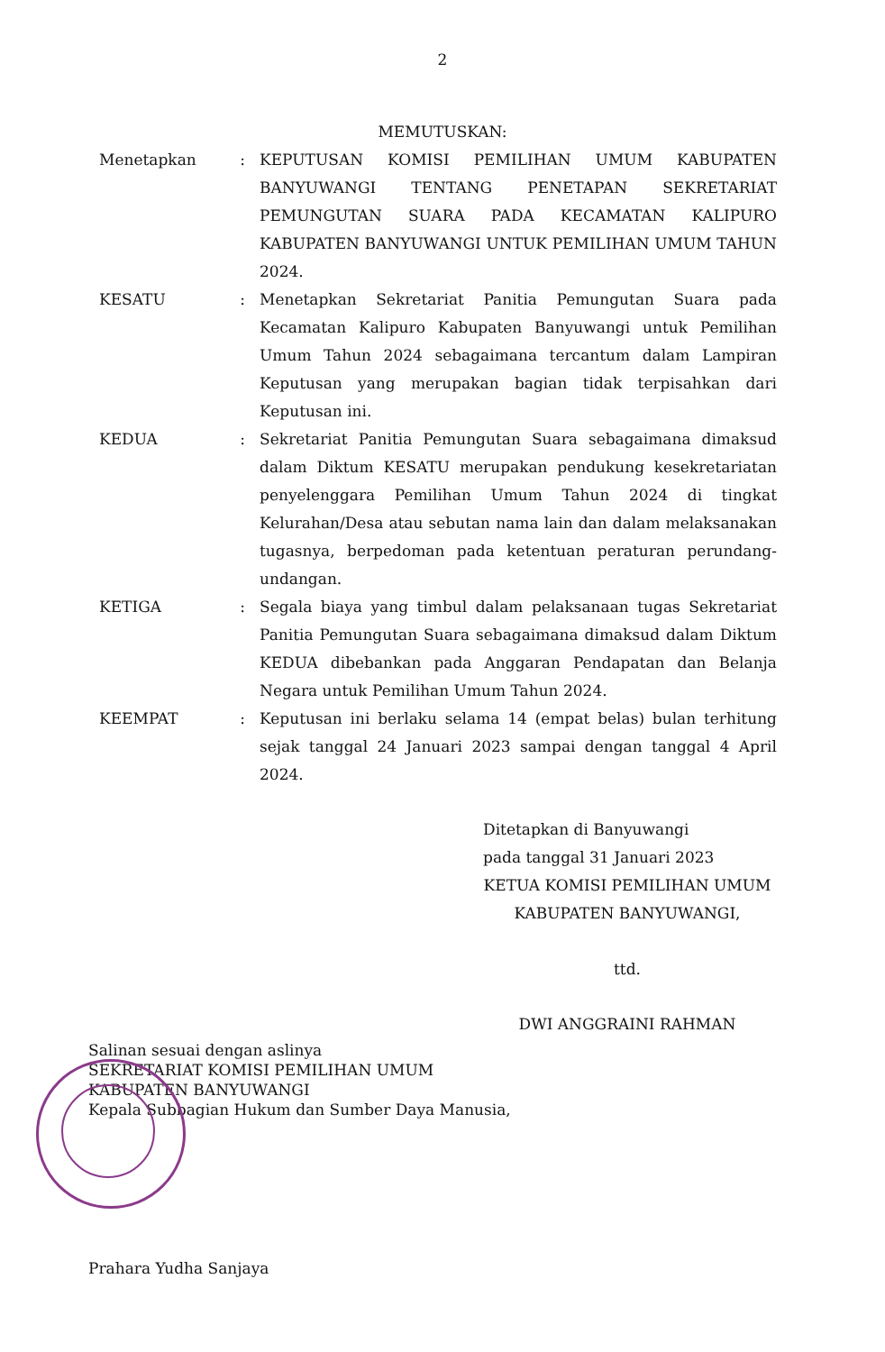2
MEMUTUSKAN:
| Menetapkan | : | KEPUTUSAN KOMISI PEMILIHAN UMUM KABUPATEN BANYUWANGI TENTANG PENETAPAN SEKRETARIAT PEMUNGUTAN SUARA PADA KECAMATAN KALIPURO KABUPATEN BANYUWANGI UNTUK PEMILIHAN UMUM TAHUN 2024. |
| KESATU | : | Menetapkan Sekretariat Panitia Pemungutan Suara pada Kecamatan Kalipuro Kabupaten Banyuwangi untuk Pemilihan Umum Tahun 2024 sebagaimana tercantum dalam Lampiran Keputusan yang merupakan bagian tidak terpisahkan dari Keputusan ini. |
| KEDUA | : | Sekretariat Panitia Pemungutan Suara sebagaimana dimaksud dalam Diktum KESATU merupakan pendukung kesekretariatan penyelenggara Pemilihan Umum Tahun 2024 di tingkat Kelurahan/Desa atau sebutan nama lain dan dalam melaksanakan tugasnya, berpedoman pada ketentuan peraturan perundang-undangan. |
| KETIGA | : | Segala biaya yang timbul dalam pelaksanaan tugas Sekretariat Panitia Pemungutan Suara sebagaimana dimaksud dalam Diktum KEDUA dibebankan pada Anggaran Pendapatan dan Belanja Negara untuk Pemilihan Umum Tahun 2024. |
| KEEMPAT | : | Keputusan ini berlaku selama 14 (empat belas) bulan terhitung sejak tanggal 24 Januari 2023 sampai dengan tanggal 4 April 2024. |
Ditetapkan di Banyuwangi
pada tanggal 31 Januari 2023
KETUA KOMISI PEMILIHAN UMUM
KABUPATEN BANYUWANGI,
ttd.
DWI ANGGRAINI RAHMAN
Salinan sesuai dengan aslinya
SEKRETARIAT KOMISI PEMILIHAN UMUM
KABUPATEN BANYUWANGI
Kepala Subbagian Hukum dan Sumber Daya Manusia,
Prahara Yudha Sanjaya